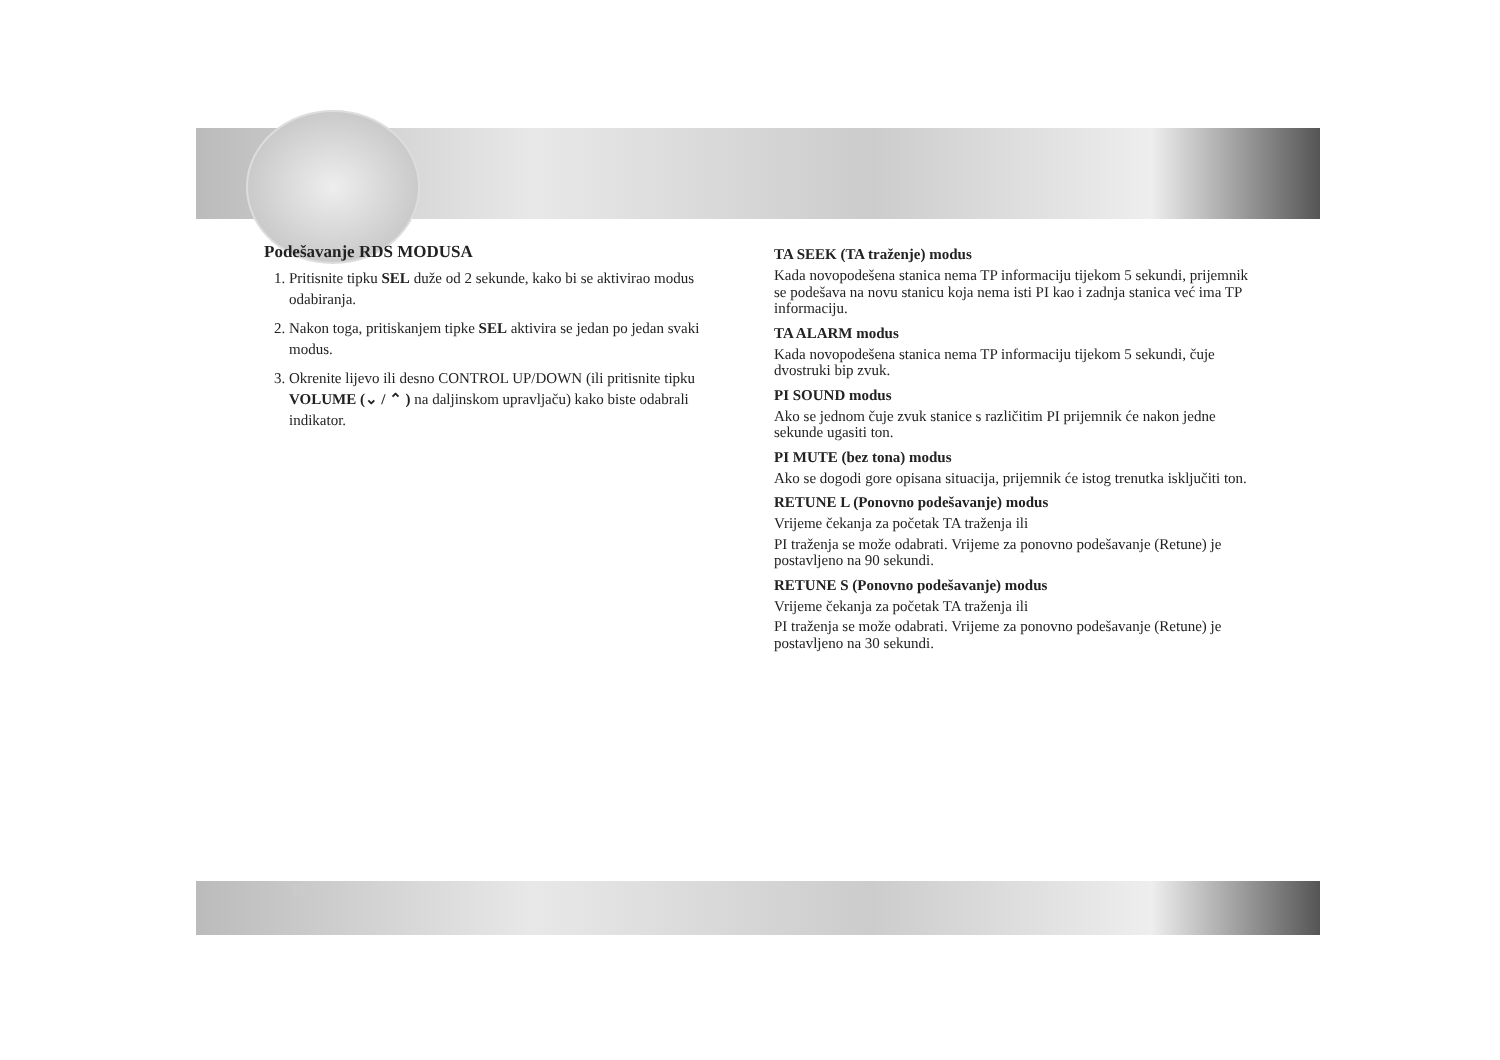Podešavanje RDS MODUSA
1. Pritisnite tipku SEL duže od 2 sekunde, kako bi se aktivirao modus odabiranja.
2. Nakon toga, pritiskanjem tipke SEL aktivira se jedan po jedan svaki modus.
3. Okrenite lijevo ili desno CONTROL UP/DOWN (ili pritisnite tipku VOLUME (⌄ / ⌃ ) na daljinskom upravljaču) kako biste odabrali indikator.
TA SEEK (TA traženje) modus
Kada novopodešena stanica nema TP informaciju tijekom 5 sekundi, prijemnik se podešava na novu stanicu koja nema isti PI kao i zadnja stanica već ima TP informaciju.
TA ALARM modus
Kada novopodešena stanica nema TP informaciju tijekom 5 sekundi, čuje dvostruki bip zvuk.
PI SOUND modus
Ako se jednom čuje zvuk stanice s različitim PI prijemnik će nakon jedne sekunde ugasiti ton.
PI MUTE (bez tona) modus
Ako se dogodi gore opisana situacija, prijemnik će istog trenutka isključiti ton.
RETUNE L (Ponovno podešavanje) modus
Vrijeme čekanja za početak TA traženja ili
PI traženja se može odabrati. Vrijeme za ponovno podešavanje (Retune) je postavljeno na 90 sekundi.
RETUNE S (Ponovno podešavanje) modus
Vrijeme čekanja za početak TA traženja ili
PI traženja se može odabrati. Vrijeme za ponovno podešavanje (Retune) je postavljeno na 30 sekundi.
18